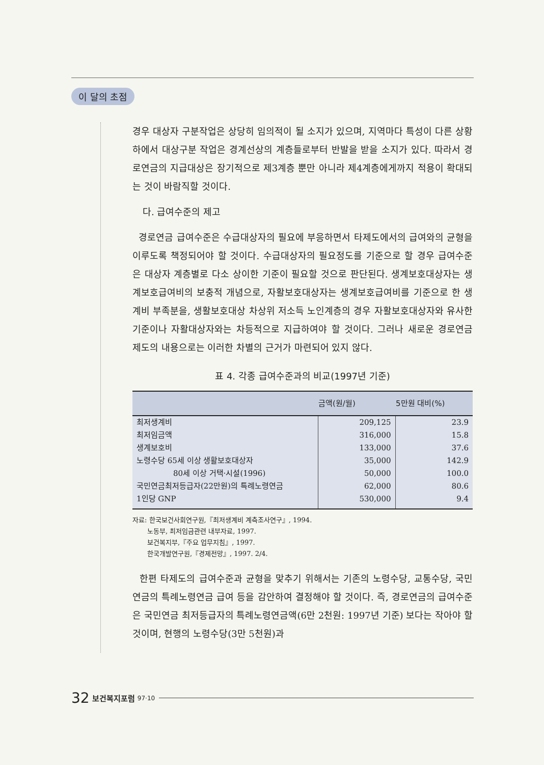이 달의 초점
경우 대상자 구분작업은 상당히 임의적이 될 소지가 있으며, 지역마다 특성이 다른 상황하에서 대상구분 작업은 경계선상의 계층들로부터 반발을 받을 소지가 있다. 따라서 경로연금의 지급대상은 장기적으로 제3계층 뿐만 아니라 제4계층에게까지 적용이 확대되는 것이 바람직할 것이다.
다. 급여수준의 제고
경로연금 급여수준은 수급대상자의 필요에 부응하면서 타제도에서의 급여와의 균형을 이루도록 책정되어야 할 것이다. 수급대상자의 필요정도를 기준으로 할 경우 급여수준은 대상자 계층별로 다소 상이한 기준이 필요할 것으로 판단된다. 생계보호대상자는 생계보호급여비의 보충적 개념으로, 자활보호대상자는 생계보호급여비를 기준으로 한 생계비 부족분을, 생활보호대상 차상위 저소득 노인계층의 경우 자활보호대상자와 유사한 기준이나 자활대상자와는 차등적으로 지급하여야 할 것이다. 그러나 새로운 경로연금 제도의 내용으로는 이러한 차별의 근거가 마련되어 있지 않다.
표 4. 각종 급여수준과의 비교(1997년 기준)
| | 금액(원/월) | 5만원 대비(%) |
| --- | --- | --- |
| 최저생계비 | 209,125 | 23.9 |
| 최저임금액 | 316,000 | 15.8 |
| 생계보호비 | 133,000 | 37.6 |
| 노령수당 65세 이상 생활보호대상자 | 35,000 | 142.9 |
| 80세 이상 거택·시설(1996) | 50,000 | 100.0 |
| 국민연금최저등급자(22만원)의 특례노령연금 | 62,000 | 80.6 |
| 1인당 GNP | 530,000 | 9.4 |
자료: 한국보건사회연구원,『최저생계비 계측조사연구』, 1994.
노동부, 최저임금관련 내부자료, 1997.
보건복지부,『주요 업무지침』, 1997.
한국개발연구원,『경제전망』, 1997. 2/4.
한편 타제도의 급여수준과 균형을 맞추기 위해서는 기존의 노령수당, 교통수당, 국민연금의 특례노령연금 급여 등을 감안하여 결정해야 할 것이다. 즉, 경로연금의 급여수준은 국민연금 최저등급자의 특례노령연금액(6만 2천원: 1997년 기준) 보다는 작아야 할 것이며, 현행의 노령수당(3만 5천원)과
32 보건복지포럼 97·10